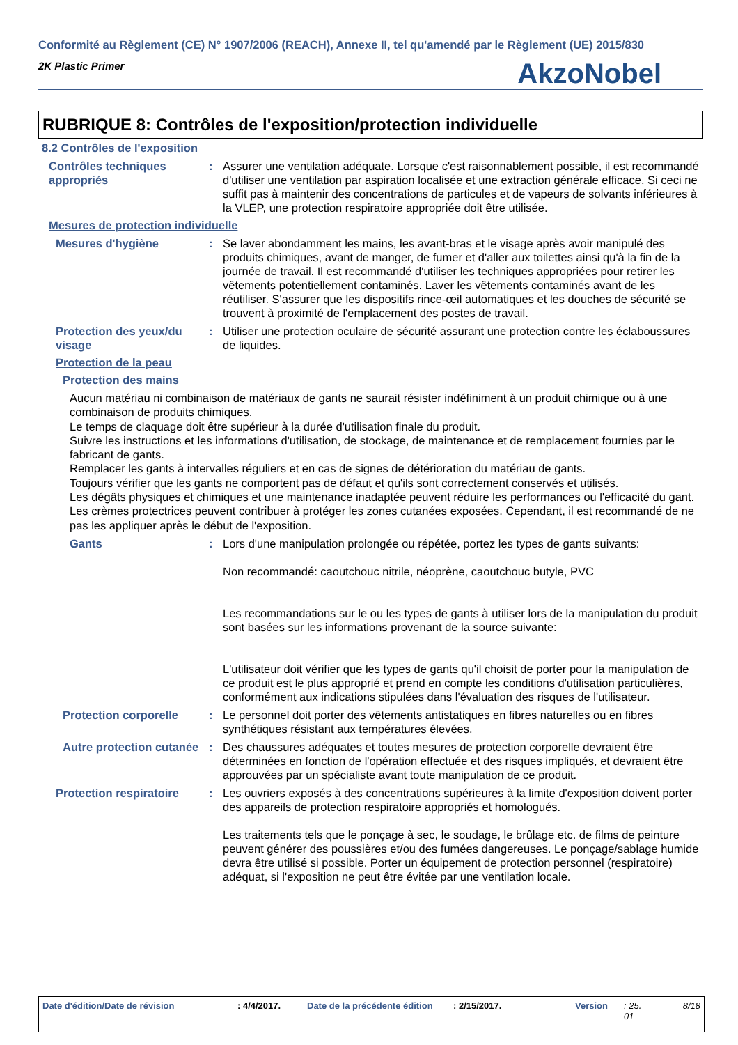Conformité au Règlement (CE) N° 1907/2006 (REACH), Annexe II, tel qu'amendé par le Règlement (UE) 2015/830
2K Plastic Primer
AkzoNobel
RUBRIQUE 8: Contrôles de l'exposition/protection individuelle
8.2 Contrôles de l'exposition
Contrôles techniques appropriés
: Assurer une ventilation adéquate. Lorsque c'est raisonnablement possible, il est recommandé d'utiliser une ventilation par aspiration localisée et une extraction générale efficace. Si ceci ne suffit pas à maintenir des concentrations de particules et de vapeurs de solvants inférieures à la VLEP, une protection respiratoire appropriée doit être utilisée.
Mesures de protection individuelle
Mesures d'hygiène : Se laver abondamment les mains, les avant-bras et le visage après avoir manipulé des produits chimiques, avant de manger, de fumer et d'aller aux toilettes ainsi qu'à la fin de la journée de travail. Il est recommandé d'utiliser les techniques appropriées pour retirer les vêtements potentiellement contaminés. Laver les vêtements contaminés avant de les réutiliser. S'assurer que les dispositifs rince-œil automatiques et les douches de sécurité se trouvent à proximité de l'emplacement des postes de travail.
Protection des yeux/du visage
: Utiliser une protection oculaire de sécurité assurant une protection contre les éclaboussures de liquides.
Protection de la peau
Protection des mains
Aucun matériau ni combinaison de matériaux de gants ne saurait résister indéfiniment à un produit chimique ou à une combinaison de produits chimiques.
Le temps de claquage doit être supérieur à la durée d'utilisation finale du produit.
Suivre les instructions et les informations d'utilisation, de stockage, de maintenance et de remplacement fournies par le fabricant de gants.
Remplacer les gants à intervalles réguliers et en cas de signes de détérioration du matériau de gants.
Toujours vérifier que les gants ne comportent pas de défaut et qu'ils sont correctement conservés et utilisés.
Les dégâts physiques et chimiques et une maintenance inadaptée peuvent réduire les performances ou l'efficacité du gant.
Les crèmes protectrices peuvent contribuer à protéger les zones cutanées exposées. Cependant, il est recommandé de ne pas les appliquer après le début de l'exposition.
Gants : Lors d'une manipulation prolongée ou répétée, portez les types de gants suivants:
Non recommandé: caoutchouc nitrile, néoprène, caoutchouc butyle, PVC
Les recommandations sur le ou les types de gants à utiliser lors de la manipulation du produit sont basées sur les informations provenant de la source suivante:
L'utilisateur doit vérifier que les types de gants qu'il choisit de porter pour la manipulation de ce produit est le plus approprié et prend en compte les conditions d'utilisation particulières, conformément aux indications stipulées dans l'évaluation des risques de l'utilisateur.
Protection corporelle : Le personnel doit porter des vêtements antistatiques en fibres naturelles ou en fibres synthétiques résistant aux températures élevées.
Autre protection cutanée
: Des chaussures adéquates et toutes mesures de protection corporelle devraient être déterminées en fonction de l'opération effectuée et des risques impliqués, et devraient être approuvées par un spécialiste avant toute manipulation de ce produit.
Protection respiratoire
: Les ouvriers exposés à des concentrations supérieures à la limite d'exposition doivent porter des appareils de protection respiratoire appropriés et homologués.
Les traitements tels que le ponçage à sec, le soudage, le brûlage etc. de films de peinture peuvent générer des poussières et/ou des fumées dangereuses. Le ponçage/sablage humide devra être utilisé si possible. Porter un équipement de protection personnel (respiratoire) adéquat, si l'exposition ne peut être évitée par une ventilation locale.
Date d'édition/Date de révision : 4/4/2017. Date de la précédente édition : 2/15/2017. Version : 25.
01 8/18